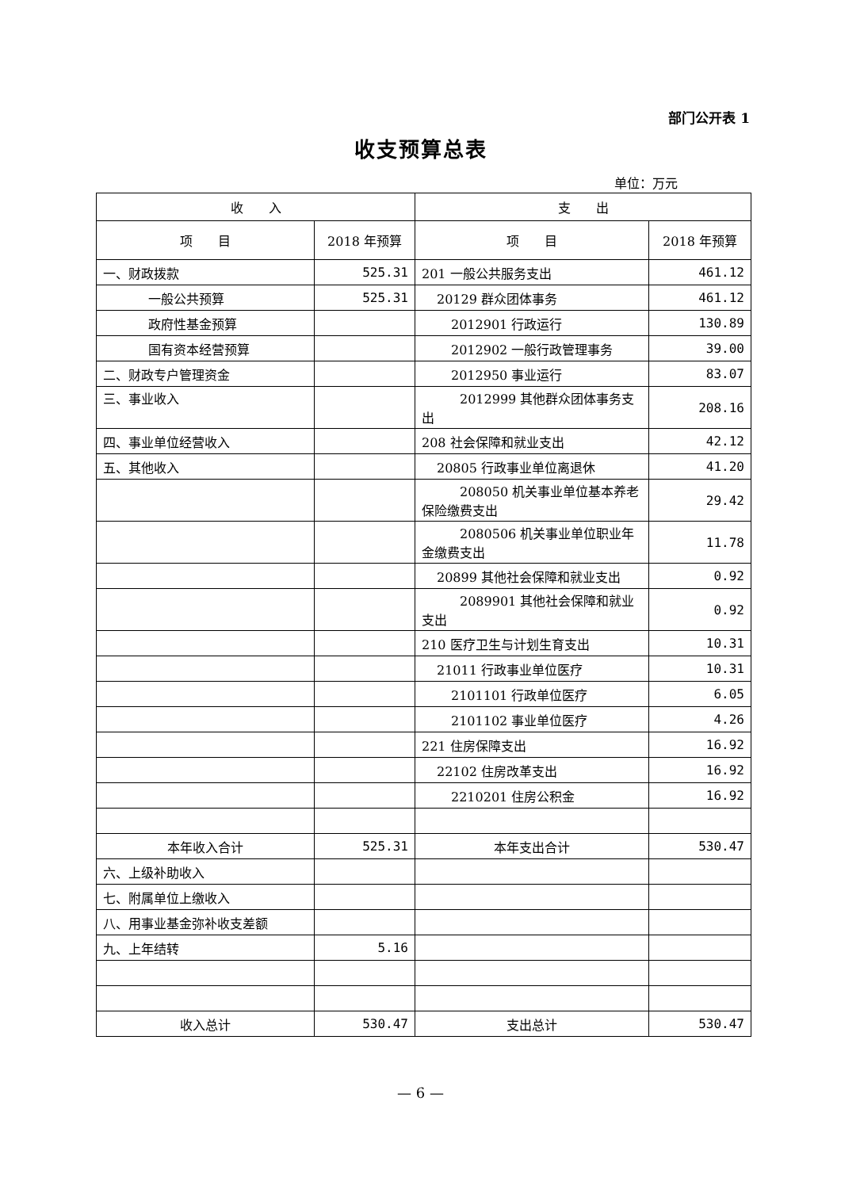部门公开表 1
收支预算总表
单位：万元
| 收 入 | | 支 出 | |
| --- | --- | --- | --- |
| 项 目 | 2018 年预算 | 项 目 | 2018 年预算 |
| 一、财政拨款 | 525.31 | 201 一般公共服务支出 | 461.12 |
| 一般公共预算 | 525.31 | 20129 群众团体事务 | 461.12 |
| 政府性基金预算 | | 2012901 行政运行 | 130.89 |
| 国有资本经营预算 | | 2012902 一般行政管理事务 | 39.00 |
| 二、财政专户管理资金 | | 2012950 事业运行 | 83.07 |
| 三、事业收入 | | 2012999 其他群众团体事务支出 | 208.16 |
| 四、事业单位经营收入 | | 208 社会保障和就业支出 | 42.12 |
| 五、其他收入 | | 20805 行政事业单位离退休 | 41.20 |
| | | 208050 机关事业单位基本养老保险缴费支出 | 29.42 |
| | | 2080506 机关事业单位职业年金缴费支出 | 11.78 |
| | | 20899 其他社会保障和就业支出 | 0.92 |
| | | 2089901 其他社会保障和就业支出 | 0.92 |
| | | 210 医疗卫生与计划生育支出 | 10.31 |
| | | 21011 行政事业单位医疗 | 10.31 |
| | | 2101101 行政单位医疗 | 6.05 |
| | | 2101102 事业单位医疗 | 4.26 |
| | | 221 住房保障支出 | 16.92 |
| | | 22102 住房改革支出 | 16.92 |
| | | 2210201 住房公积金 | 16.92 |
| 本年收入合计 | 525.31 | 本年支出合计 | 530.47 |
| 六、上级补助收入 | | | |
| 七、附属单位上缴收入 | | | |
| 八、用事业基金弥补收支差额 | | | |
| 九、上年结转 | 5.16 | | |
| 收入总计 | 530.47 | 支出总计 | 530.47 |
— 6 —